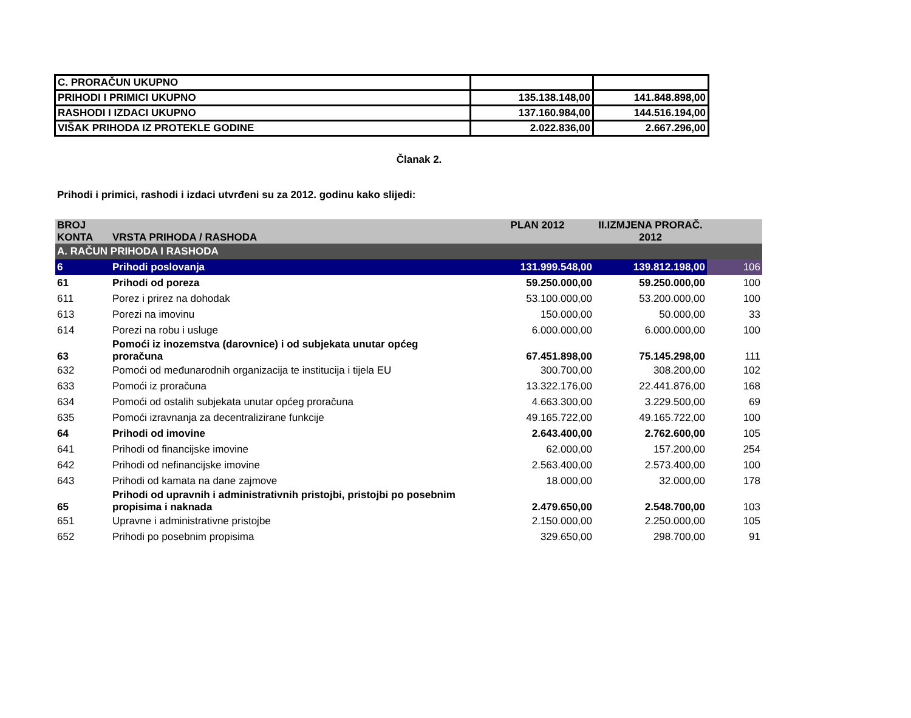| C. PRORAČUN UKUPNO | | |
| PRIHODI I PRIMICI UKUPNO | 135.138.148,00 | 141.848.898,00 |
| RASHODI I IZDACI UKUPNO | 137.160.984,00 | 144.516.194,00 |
| VIŠAK PRIHODA IZ PROTEKLE GODINE | 2.022.836,00 | 2.667.296,00 |
Članak 2.
Prihodi i primici, rashodi i izdaci utvrđeni su za 2012. godinu kako slijedi:
| BROJ KONTA | VRSTA PRIHODA / RASHODA | PLAN 2012 | II.IZMJENA PRORAČ. 2012 | |
| --- | --- | --- | --- | --- |
| A. RAČUN PRIHODA I RASHODA | | | | |
| 6 | Prihodi poslovanja | 131.999.548,00 | 139.812.198,00 | 106 |
| 61 | Prihodi od poreza | 59.250.000,00 | 59.250.000,00 | 100 |
| 611 | Porez i prirez na dohodak | 53.100.000,00 | 53.200.000,00 | 100 |
| 613 | Porezi na imovinu | 150.000,00 | 50.000,00 | 33 |
| 614 | Porezi na robu i usluge | 6.000.000,00 | 6.000.000,00 | 100 |
| 63 | Pomoći iz inozemstva (darovnice) i od subjekata unutar općeg proračuna | 67.451.898,00 | 75.145.298,00 | 111 |
| 632 | Pomoći od međunarodnih organizacija te institucija i tijela EU | 300.700,00 | 308.200,00 | 102 |
| 633 | Pomoći iz proračuna | 13.322.176,00 | 22.441.876,00 | 168 |
| 634 | Pomoći od ostalih subjekata unutar općeg proračuna | 4.663.300,00 | 3.229.500,00 | 69 |
| 635 | Pomoći izravnanja za decentralizirane funkcije | 49.165.722,00 | 49.165.722,00 | 100 |
| 64 | Prihodi od imovine | 2.643.400,00 | 2.762.600,00 | 105 |
| 641 | Prihodi od financijske imovine | 62.000,00 | 157.200,00 | 254 |
| 642 | Prihodi od nefinancijske imovine | 2.563.400,00 | 2.573.400,00 | 100 |
| 643 | Prihodi od kamata na dane zajmove | 18.000,00 | 32.000,00 | 178 |
| 65 | Prihodi od upravnih i administrativnih pristojbi, pristojbi po posebnim propisima i naknada | 2.479.650,00 | 2.548.700,00 | 103 |
| 651 | Upravne i administrativne pristojbe | 2.150.000,00 | 2.250.000,00 | 105 |
| 652 | Prihodi po posebnim propisima | 329.650,00 | 298.700,00 | 91 |